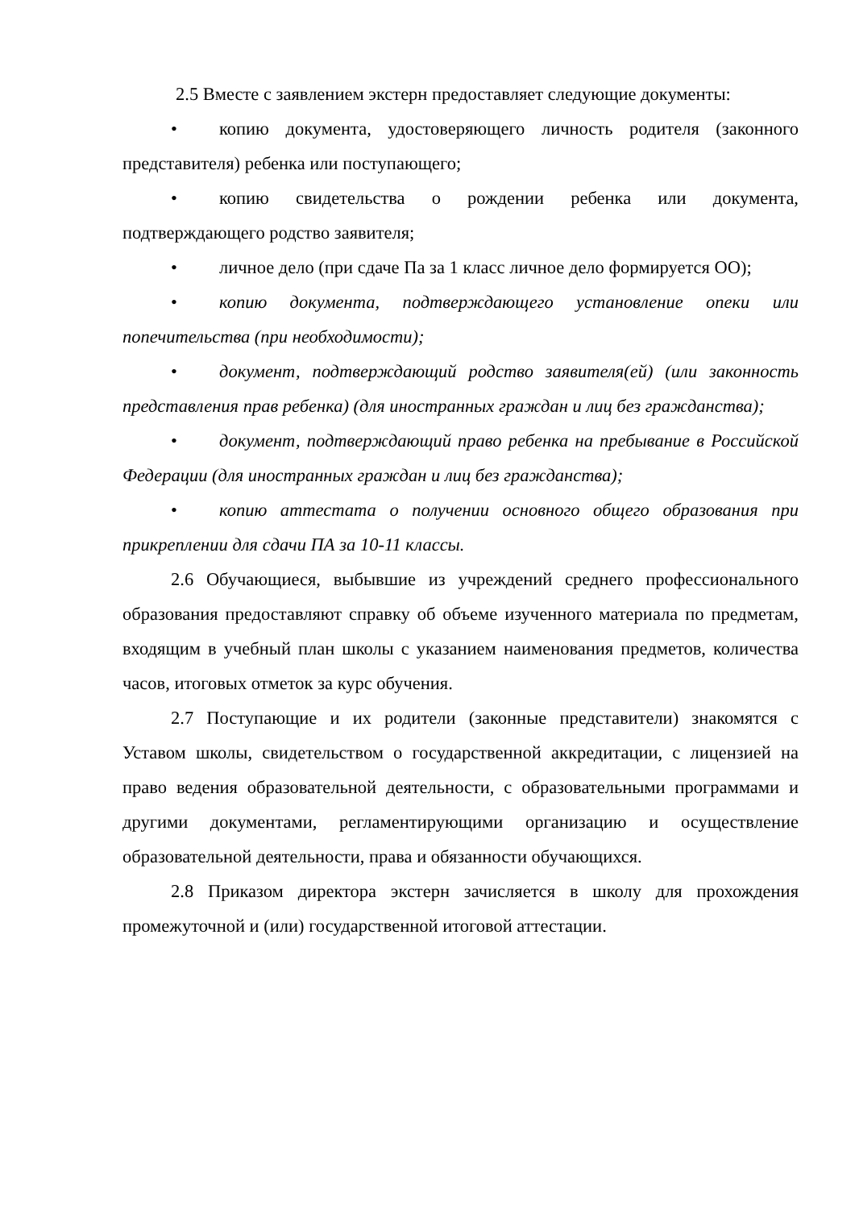2.5 Вместе с заявлением экстерн предоставляет следующие документы:
• копию документа, удостоверяющего личность родителя (законного представителя) ребенка или поступающего;
• копию свидетельства о рождении ребенка или документа, подтверждающего родство заявителя;
• личное дело (при сдаче Па за 1 класс личное дело формируется ОО);
• копию документа, подтверждающего установление опеки или попечительства (при необходимости);
• документ, подтверждающий родство заявителя(ей) (или законность представления прав ребенка) (для иностранных граждан и лиц без гражданства);
• документ, подтверждающий право ребенка на пребывание в Российской Федерации (для иностранных граждан и лиц без гражданства);
• копию аттестата о получении основного общего образования при прикреплении для сдачи ПА за 10-11 классы.
2.6 Обучающиеся, выбывшие из учреждений среднего профессионального образования предоставляют справку об объеме изученного материала по предметам, входящим в учебный план школы с указанием наименования предметов, количества часов, итоговых отметок за курс обучения.
2.7 Поступающие и их родители (законные представители) знакомятся с Уставом школы, свидетельством о государственной аккредитации, с лицензией на право ведения образовательной деятельности, с образовательными программами и другими документами, регламентирующими организацию и осуществление образовательной деятельности, права и обязанности обучающихся.
2.8 Приказом директора экстерн зачисляется в школу для прохождения промежуточной и (или) государственной итоговой аттестации.